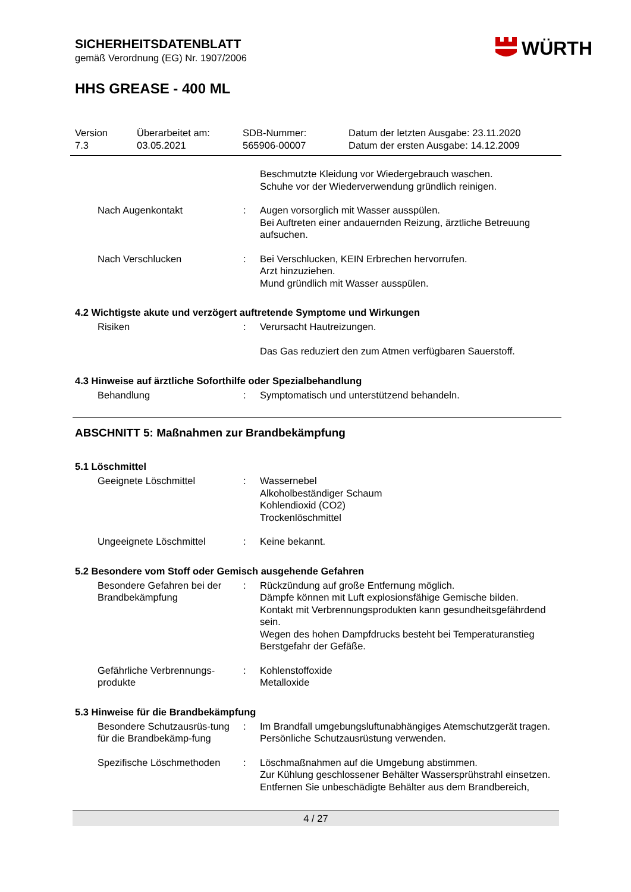WÜRTH
SICHERHEITSDATENBLATT
gemäß Verordnung (EG) Nr. 1907/2006
HHS GREASE - 400 ML
Version
7.3
Überarbeitet am:
03.05.2021
SDB-Nummer:
565906-00007
Datum der letzten Ausgabe: 23.11.2020
Datum der ersten Ausgabe: 14.12.2009
| | | Beschmutzte Kleidung vor Wiedergebrauch waschen. Schuhe vor der Wiederverwendung gründlich reinigen. |
| Nach Augenkontakt | : | Augen vorsorglich mit Wasser ausspülen. Bei Auftreten einer andauernden Reizung, ärztliche Betreuung aufsuchen. |
| Nach Verschlucken | : | Bei Verschlucken, KEIN Erbrechen hervorrufen. Arzt hinzuziehen. Mund gründlich mit Wasser ausspülen. |
4.2 Wichtigste akute und verzögert auftretende Symptome und Wirkungen
| Risiken | : | Verursacht Hautreizungen. Das Gas reduziert den zum Atmen verfügbaren Sauerstoff. |
4.3 Hinweise auf ärztliche Soforthilfe oder Spezialbehandlung
| Behandlung | : | Symptomatisch und unterstützend behandeln. |
ABSCHNITT 5: Maßnahmen zur Brandbekämpfung
5.1 Löschmittel
| Geeignete Löschmittel | : | Wassernebel Alkoholbeständiger Schaum Kohlendioxid (CO2) Trockenlöschmittel |
| Ungeeignete Löschmittel | : | Keine bekannt. |
5.2 Besondere vom Stoff oder Gemisch ausgehende Gefahren
| Besondere Gefahren bei der Brandbekämpfung | : | Rückzündung auf große Entfernung möglich. Dämpfe können mit Luft explosionsfähige Gemische bilden. Kontakt mit Verbrennungsprodukten kann gesundheitsgefährdend sein. Wegen des hohen Dampfdrucks besteht bei Temperaturanstieg Berstgefahr der Gefäße. |
| Gefährliche Verbrennungs-produkte | : | Kohlenstoffoxide Metalloxide |
5.3 Hinweise für die Brandbekämpfung
| Besondere Schutzausrüs-tung für die Brandbekämp-fung | : | Im Brandfall umgebungsluftunabhängiges Atemschutzgerät tragen. Persönliche Schutzausrüstung verwenden. |
| Spezifische Löschmethoden | : | Löschmaßnahmen auf die Umgebung abstimmen. Zur Kühlung geschlossener Behälter Wassersprühstrahl einsetzen. Entfernen Sie unbeschädigte Behälter aus dem Brandbereich, |
4 / 27